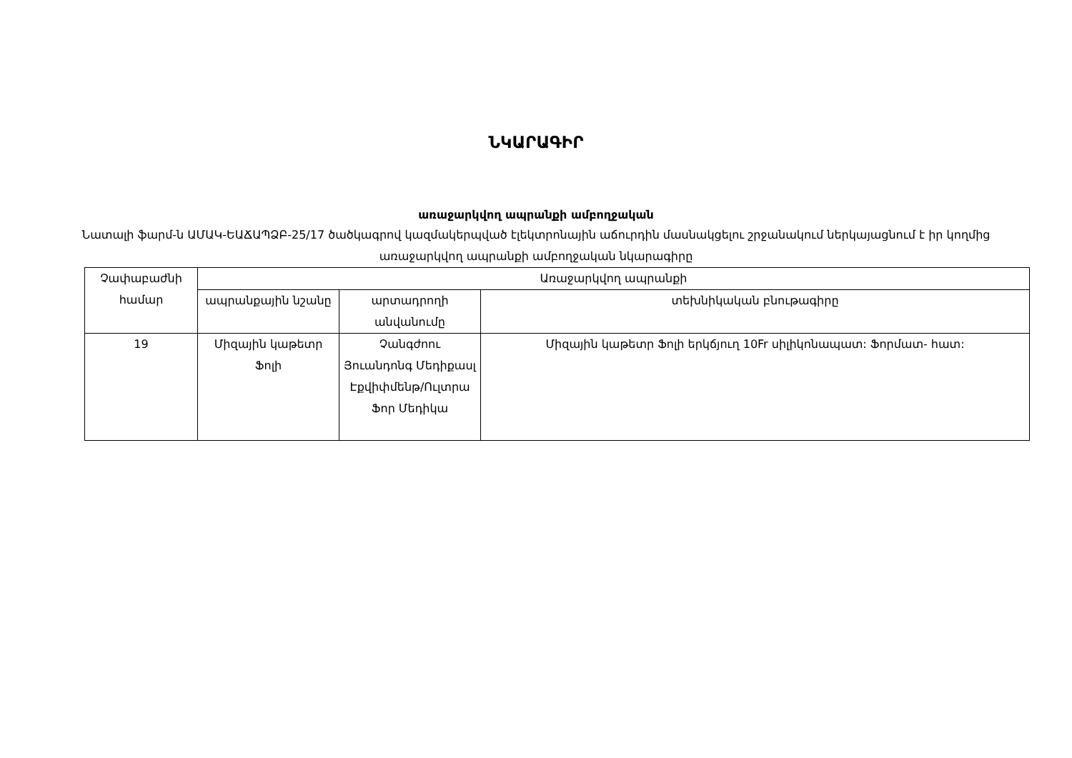ՆԿԱՐԱԳԻՐ
առաջարկվող ապրանքի ամբողջական
Նատալի ֆարմ-ն ԱՄԱԿ-ԵԱՃԱՊՁԲ-25/17 ծածկագրով կազմակերպված էլեկտրոնային աճուրդին մասնակցելու շրջանակում ներկայացնում է իր կողմից առաջարկվող ապրանքի ամբողջական նկարագիրը
| Չափաբաժնի համար | Առաջարկվող ապրանքի | | |
| --- | --- | --- | --- |
| | ապրանքային նշանը | արտադրողի անվանումը | տեխնիկական բնութագիրը |
| 19 | Միզային կաթետր Ֆոլի | Չանգժոու Յուանդոնգ Մեդիքասլ Էքվիփմենթ/Ուլտրա Ֆոր Մեդիկա | Միզային կաթետր Ֆոլի երկճյուղ 10Fr սիլիկոնապատ: Ֆորմատ- հատ: |